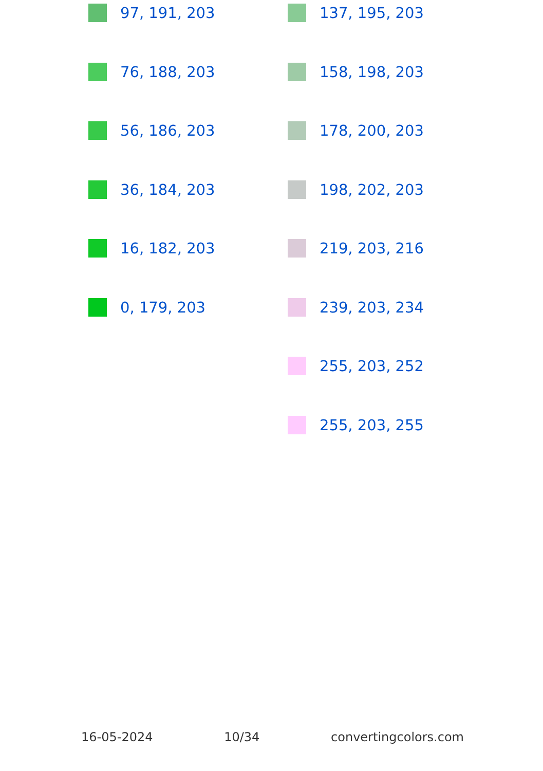97, 191, 203
76, 188, 203
56, 186, 203
36, 184, 203
16, 182, 203
0, 179, 203
137, 195, 203
158, 198, 203
178, 200, 203
198, 202, 203
219, 203, 216
239, 203, 234
255, 203, 252
255, 203, 255
16-05-2024 10/34 convertingcolors.com